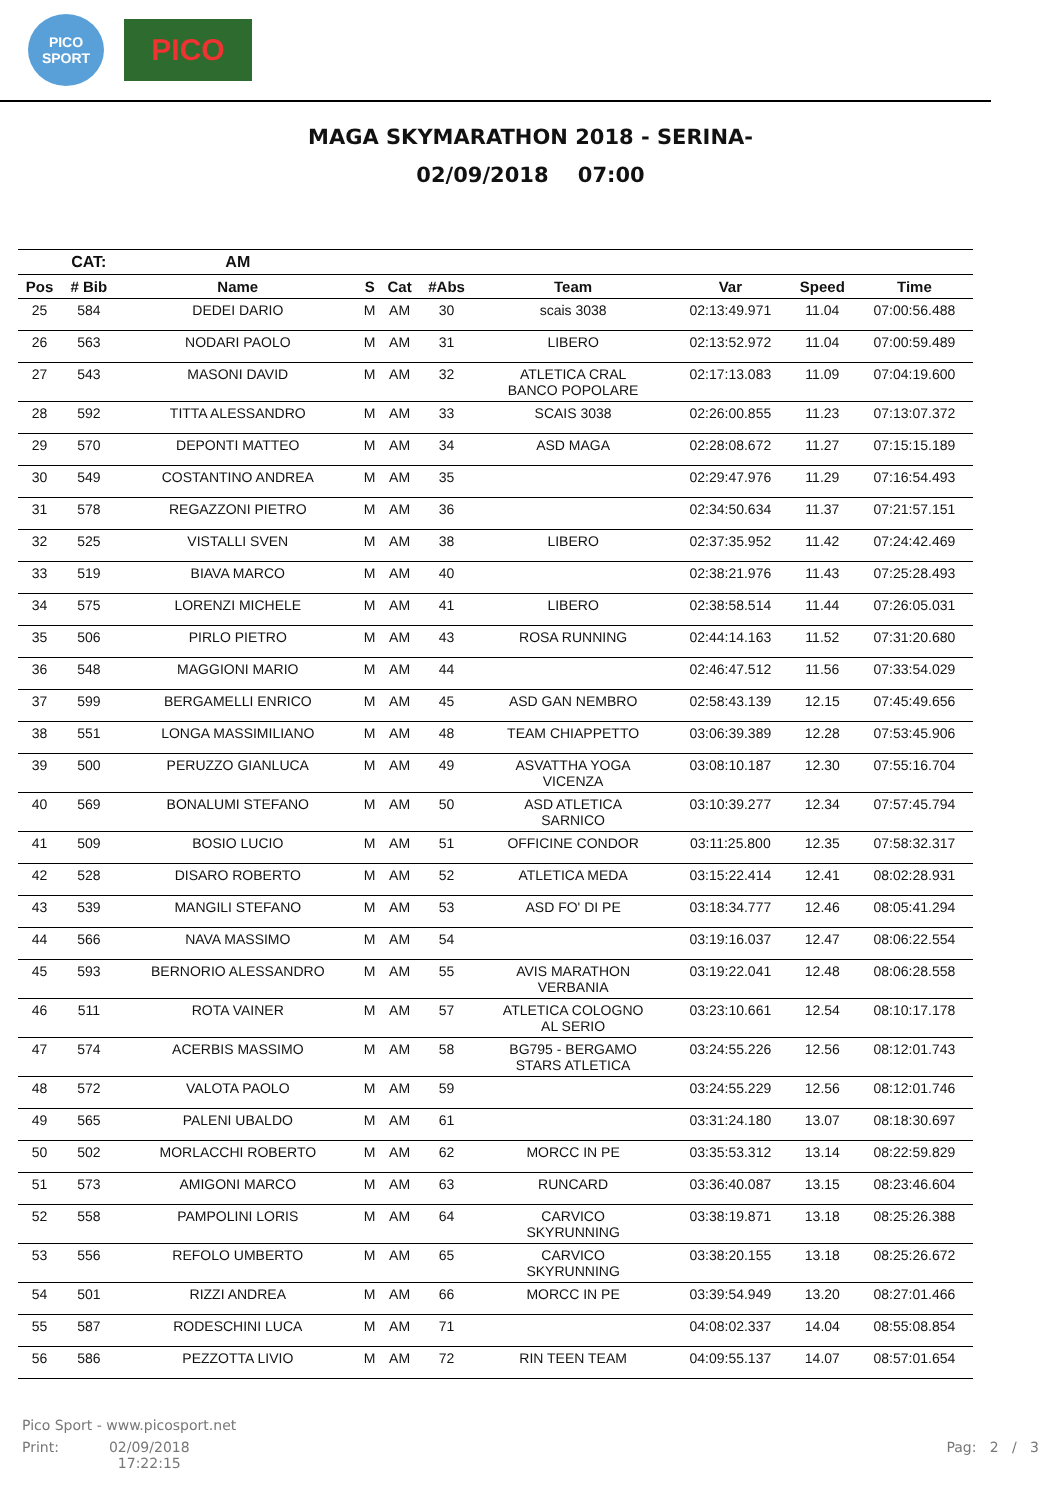PICO SPORT
PICO
MAGA SKYMARATHON 2018 - SERINA-
02/09/2018 07:00
| | CAT: | AM | | | | | | | |
| --- | --- | --- | --- | --- | --- | --- | --- | --- | --- |
| Pos | # Bib | Name | S | Cat | #Abs | Team | Var | Speed | Time |
| 25 | 584 | DEDEI DARIO | M | AM | 30 | scais 3038 | 02:13:49.971 | 11.04 | 07:00:56.488 |
| 26 | 563 | NODARI PAOLO | M | AM | 31 | LIBERO | 02:13:52.972 | 11.04 | 07:00:59.489 |
| 27 | 543 | MASONI DAVID | M | AM | 32 | ATLETICA CRAL BANCO POPOLARE | 02:17:13.083 | 11.09 | 07:04:19.600 |
| 28 | 592 | TITTA ALESSANDRO | M | AM | 33 | SCAIS 3038 | 02:26:00.855 | 11.23 | 07:13:07.372 |
| 29 | 570 | DEPONTI MATTEO | M | AM | 34 | ASD MAGA | 02:28:08.672 | 11.27 | 07:15:15.189 |
| 30 | 549 | COSTANTINO ANDREA | M | AM | 35 | | 02:29:47.976 | 11.29 | 07:16:54.493 |
| 31 | 578 | REGAZZONI PIETRO | M | AM | 36 | | 02:34:50.634 | 11.37 | 07:21:57.151 |
| 32 | 525 | VISTALLI SVEN | M | AM | 38 | LIBERO | 02:37:35.952 | 11.42 | 07:24:42.469 |
| 33 | 519 | BIAVA MARCO | M | AM | 40 | | 02:38:21.976 | 11.43 | 07:25:28.493 |
| 34 | 575 | LORENZI MICHELE | M | AM | 41 | LIBERO | 02:38:58.514 | 11.44 | 07:26:05.031 |
| 35 | 506 | PIRLO PIETRO | M | AM | 43 | ROSA RUNNING | 02:44:14.163 | 11.52 | 07:31:20.680 |
| 36 | 548 | MAGGIONI MARIO | M | AM | 44 | | 02:46:47.512 | 11.56 | 07:33:54.029 |
| 37 | 599 | BERGAMELLI ENRICO | M | AM | 45 | ASD GAN NEMBRO | 02:58:43.139 | 12.15 | 07:45:49.656 |
| 38 | 551 | LONGA MASSIMILIANO | M | AM | 48 | TEAM CHIAPPETTO | 03:06:39.389 | 12.28 | 07:53:45.906 |
| 39 | 500 | PERUZZO GIANLUCA | M | AM | 49 | ASVATTHA YOGA VICENZA | 03:08:10.187 | 12.30 | 07:55:16.704 |
| 40 | 569 | BONALUMI STEFANO | M | AM | 50 | ASD ATLETICA SARNICO | 03:10:39.277 | 12.34 | 07:57:45.794 |
| 41 | 509 | BOSIO LUCIO | M | AM | 51 | OFFICINE CONDOR | 03:11:25.800 | 12.35 | 07:58:32.317 |
| 42 | 528 | DISARO ROBERTO | M | AM | 52 | ATLETICA MEDA | 03:15:22.414 | 12.41 | 08:02:28.931 |
| 43 | 539 | MANGILI STEFANO | M | AM | 53 | ASD FO' DI PE | 03:18:34.777 | 12.46 | 08:05:41.294 |
| 44 | 566 | NAVA MASSIMO | M | AM | 54 | | 03:19:16.037 | 12.47 | 08:06:22.554 |
| 45 | 593 | BERNORIO ALESSANDRO | M | AM | 55 | AVIS MARATHON VERBANIA | 03:19:22.041 | 12.48 | 08:06:28.558 |
| 46 | 511 | ROTA VAINER | M | AM | 57 | ATLETICA COLOGNO AL SERIO | 03:23:10.661 | 12.54 | 08:10:17.178 |
| 47 | 574 | ACERBIS MASSIMO | M | AM | 58 | BG795 - BERGAMO STARS ATLETICA | 03:24:55.226 | 12.56 | 08:12:01.743 |
| 48 | 572 | VALOTA PAOLO | M | AM | 59 | | 03:24:55.229 | 12.56 | 08:12:01.746 |
| 49 | 565 | PALENI UBALDO | M | AM | 61 | | 03:31:24.180 | 13.07 | 08:18:30.697 |
| 50 | 502 | MORLACCHI ROBERTO | M | AM | 62 | MORCC IN PE | 03:35:53.312 | 13.14 | 08:22:59.829 |
| 51 | 573 | AMIGONI MARCO | M | AM | 63 | RUNCARD | 03:36:40.087 | 13.15 | 08:23:46.604 |
| 52 | 558 | PAMPOLINI LORIS | M | AM | 64 | CARVICO SKYRUNNING | 03:38:19.871 | 13.18 | 08:25:26.388 |
| 53 | 556 | REFOLO UMBERTO | M | AM | 65 | CARVICO SKYRUNNING | 03:38:20.155 | 13.18 | 08:25:26.672 |
| 54 | 501 | RIZZI ANDREA | M | AM | 66 | MORCC IN PE | 03:39:54.949 | 13.20 | 08:27:01.466 |
| 55 | 587 | RODESCHINI LUCA | M | AM | 71 | | 04:08:02.337 | 14.04 | 08:55:08.854 |
| 56 | 586 | PEZZOTTA LIVIO | M | AM | 72 | RIN TEEN TEAM | 04:09:55.137 | 14.07 | 08:57:01.654 |
Pico Sport - www.picosport.net
Print: 02/09/2018
17:22:15
Pag: 2 / 3